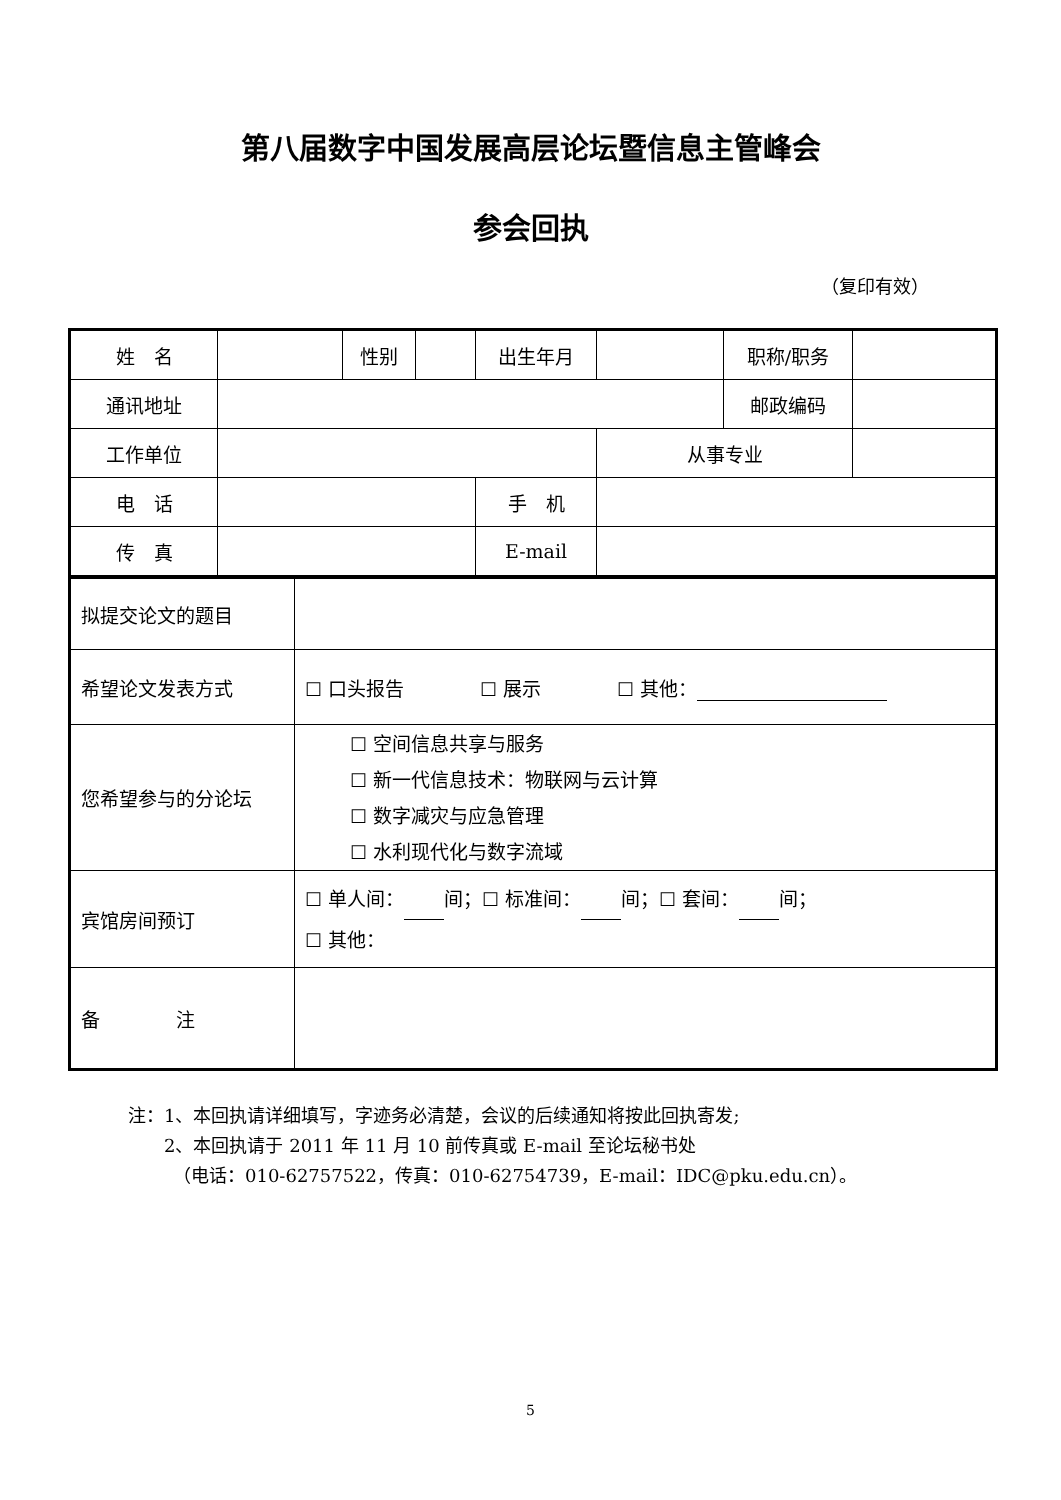第八届数字中国发展高层论坛暨信息主管峰会
参会回执
（复印有效）
| 姓 名 | | 性别 | | 出生年月 | | 职称/职务 | |
| 通讯地址 | | | | | | 邮政编码 | |
| 工作单位 | | | | | 从事专业 | | |
| 电 话 | | | | 手 机 | | | |
| 传 真 | | | | E-mail | | | |
| 拟提交论文的题目 | |
| 希望论文发表方式 | ☐ 口头报告 ☐ 展示 ☐ 其他： |
| 您希望参与的分论坛 | ☐ 空间信息共享与服务 ☐ 新一代信息技术：物联网与云计算 ☐ 数字减灾与应急管理 ☐ 水利现代化与数字流域 |
| 宾馆房间预订 | ☐ 单人间： 间；☐ 标准间： 间；☐ 套间： 间； ☐ 其他： |
| 备 注 | |
注：1、本回执请详细填写，字迹务必清楚，会议的后续通知将按此回执寄发;
　　2、本回执请于 2011 年 11 月 10 前传真或 E-mail 至论坛秘书处
　　　（电话：010-62757522，传真：010-62754739，E-mail：IDC@pku.edu.cn）。
5